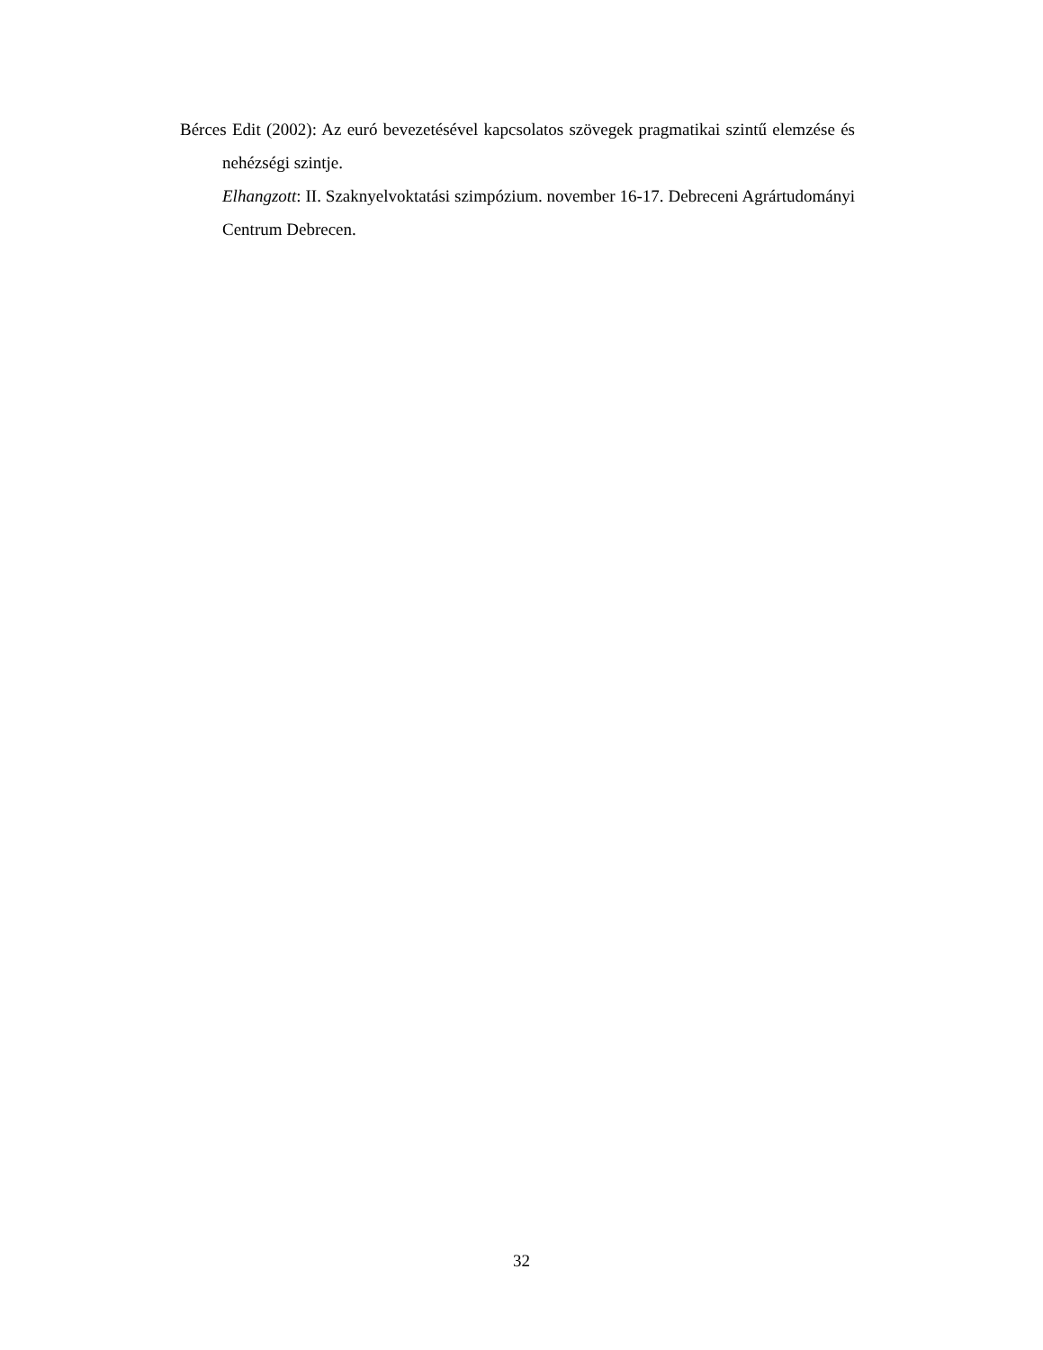Bérces Edit (2002): Az euró bevezetésével kapcsolatos szövegek pragmatikai szintű elemzése és nehézségi szintje.
Elhangzott: II. Szaknyelvoktatási szimpózium. november 16-17. Debreceni Agrártudományi Centrum Debrecen.
32